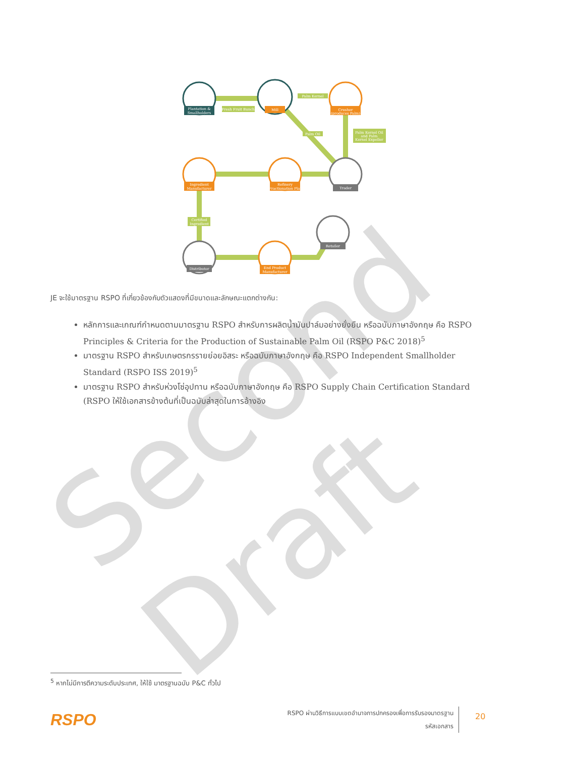Second Draft
Plantation &
Smallholders
Fresh Fruit Bunch
Mill
Palm Kernel
Crusher
(produces Palm)
Palm Oil
Palm Kernel Oil
and Palm
Kernel Expeller
Ingredient
Manufacturer
Refinery
/ Fractionation Plant
Trader
Certified
Ingredient
Distributor
End Product
Manufacturer
Retailer
JE จะใช้มาตรฐาน RSPO ที่เกี่ยวข้องกับตัวแสดงที่มีขนาดและลักษณะแตกต่างกัน:
หลักการและเกณฑ์กำหนดตามมาตรฐาน RSPO สำหรับการผลิตน้ำมันปาล์มอย่างยั่งยืน หรือฉบับภาษาอังกฤษ คือ RSPO Principles & Criteria for the Production of Sustainable Palm Oil (RSPO P&C 2018)<sup>5</sup>
มาตรฐาน RSPO สำหรับเกษตรกรรายย่อยอิสระ หรือฉบับภาษาอังกฤษ คือ RSPO Independent Smallholder Standard (RSPO ISS 2019)<sup>5</sup>
มาตรฐาน RSPO สำหรับห่วงโซ่อุปทาน หรือฉบับภาษาอังกฤษ คือ RSPO Supply Chain Certification Standard (RSPO ให้ใช้เอกสารข้างต้นที่เป็นฉบับล่าสุดในการอ้างอิง
<sup>5</sup> หากไม่มีการตีความระดับประเทศ, ให้ใช้ มาตรฐานฉบับ P&C ทั่วไป
RSPO
RSPO ผ่านวิธีการแบบเขตอำนาจการปกครองเพื่อการรับรองมาตรฐาน
รหัสเอกสาร
20